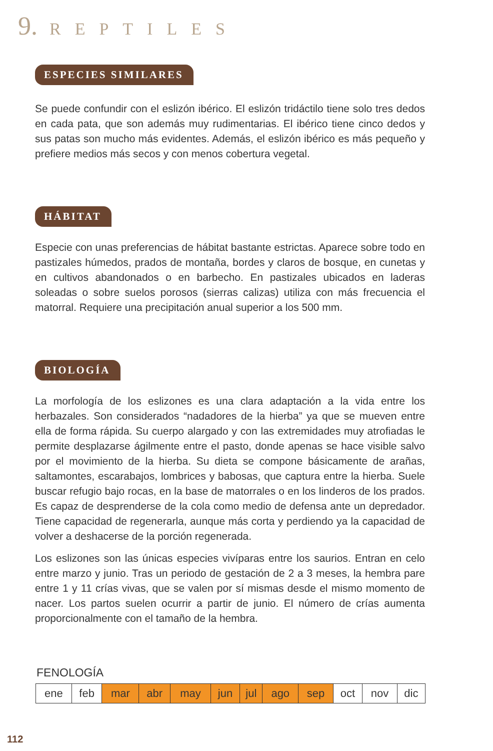9. REPTILES
ESPECIES SIMILARES
Se puede confundir con el eslizón ibérico. El eslizón tridáctilo tiene solo tres dedos en cada pata, que son además muy rudimentarias. El ibérico tiene cinco dedos y sus patas son mucho más evidentes. Además, el eslizón ibérico es más pequeño y prefiere medios más secos y con menos cobertura vegetal.
HÁBITAT
Especie con unas preferencias de hábitat bastante estrictas. Aparece sobre todo en pastizales húmedos, prados de montaña, bordes y claros de bosque, en cunetas y en cultivos abandonados o en barbecho. En pastizales ubicados en laderas soleadas o sobre suelos porosos (sierras calizas) utiliza con más frecuencia el matorral. Requiere una precipitación anual superior a los 500 mm.
BIOLOGÍA
La morfología de los eslizones es una clara adaptación a la vida entre los herbazales. Son considerados “nadadores de la hierba” ya que se mueven entre ella de forma rápida. Su cuerpo alargado y con las extremidades muy atrofiadas le permite desplazarse ágilmente entre el pasto, donde apenas se hace visible salvo por el movimiento de la hierba. Su dieta se compone básicamente de arañas, saltamontes, escarabajos, lombrices y babosas, que captura entre la hierba. Suele buscar refugio bajo rocas, en la base de matorrales o en los linderos de los prados. Es capaz de desprenderse de la cola como medio de defensa ante un depredador. Tiene capacidad de regenerarla, aunque más corta y perdiendo ya la capacidad de volver a deshacerse de la porción regenerada.
Los eslizones son las únicas especies vivíparas entre los saurios. Entran en celo entre marzo y junio. Tras un periodo de gestación de 2 a 3 meses, la hembra pare entre 1 y 11 crías vivas, que se valen por sí mismas desde el mismo momento de nacer. Los partos suelen ocurrir a partir de junio. El número de crías aumenta proporcionalmente con el tamaño de la hembra.
FENOLOGÍA
| ene | feb | mar | abr | may | jun | jul | ago | sep | oct | nov | dic |
112